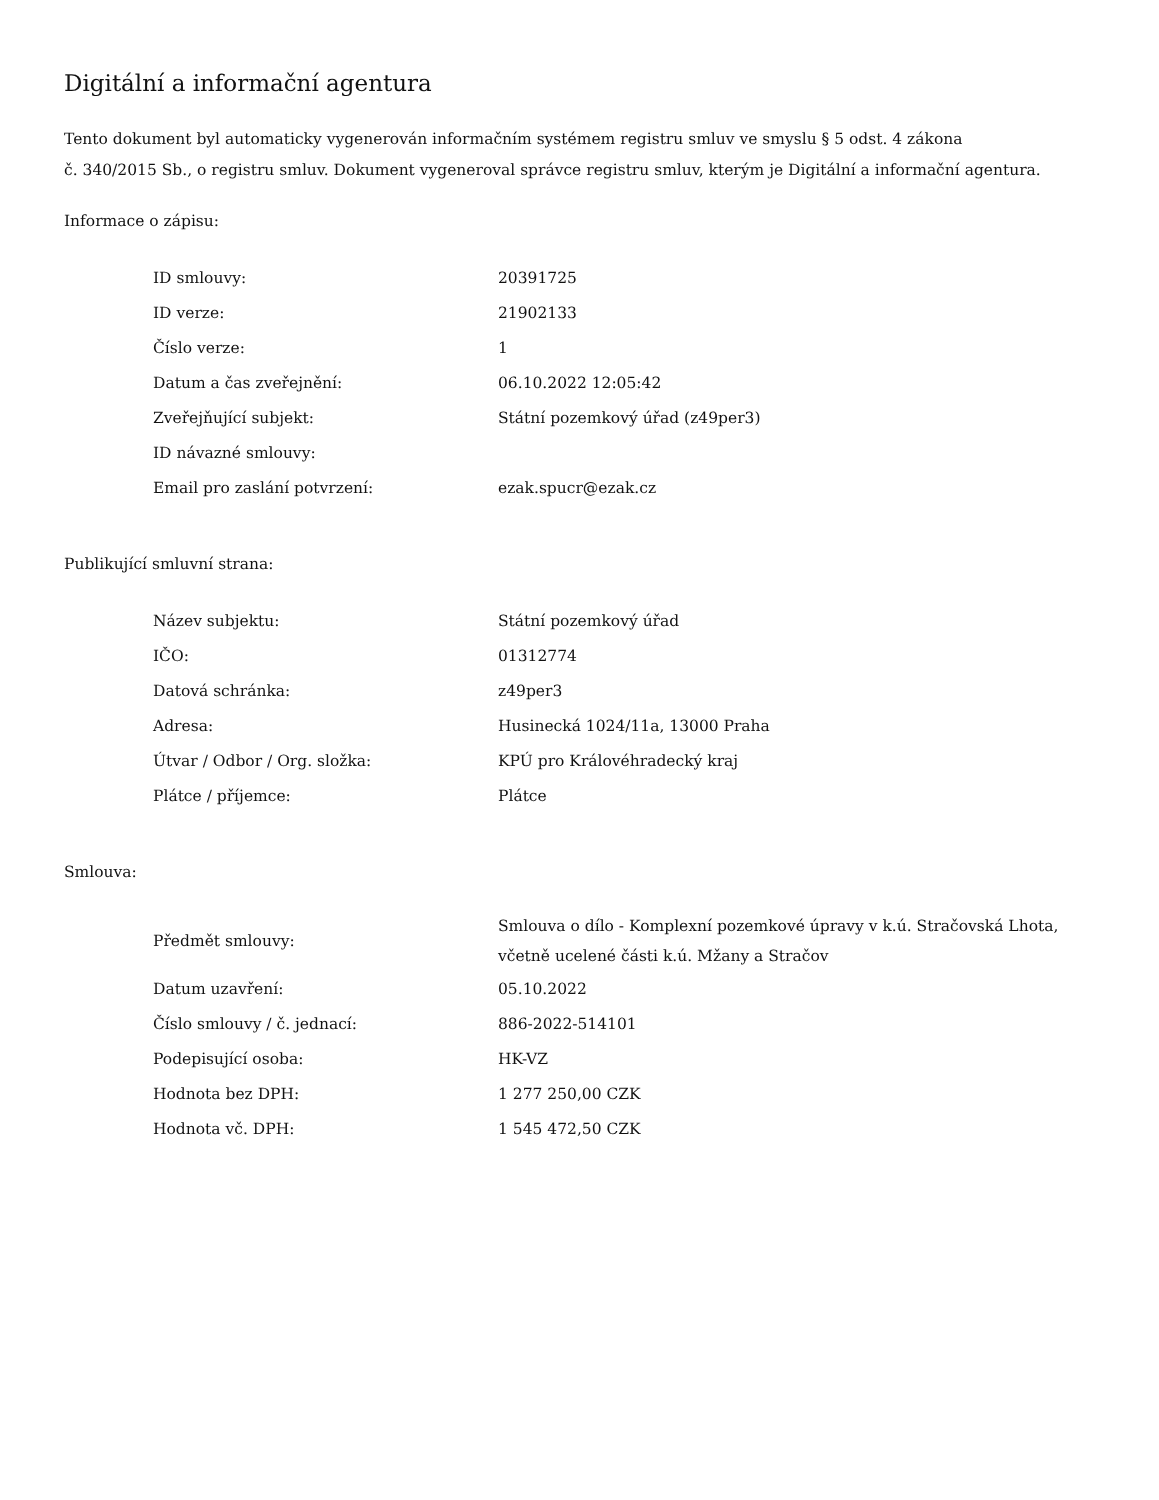Digitální a informační agentura
Tento dokument byl automaticky vygenerován informačním systémem registru smluv ve smyslu § 5 odst. 4 zákona
č. 340/2015 Sb., o registru smluv. Dokument vygeneroval správce registru smluv, kterým je Digitální a informační agentura.
Informace o zápisu:
| ID smlouvy: | 20391725 |
| ID verze: | 21902133 |
| Číslo verze: | 1 |
| Datum a čas zveřejnění: | 06.10.2022 12:05:42 |
| Zveřejňující subjekt: | Státní pozemkový úřad (z49per3) |
| ID návazné smlouvy: | |
| Email pro zaslání potvrzení: | ezak.spucr@ezak.cz |
Publikující smluvní strana:
| Název subjektu: | Státní pozemkový úřad |
| IČO: | 01312774 |
| Datová schránka: | z49per3 |
| Adresa: | Husinecká 1024/11a, 13000 Praha |
| Útvar / Odbor / Org. složka: | KPÚ pro Královéhradecký kraj |
| Plátce / příjemce: | Plátce |
Smlouva:
| Předmět smlouvy: | Smlouva o dílo - Komplexní pozemkové úpravy v k.ú. Stračovská Lhota, včetně ucelené části k.ú. Mžany a Stračov |
| Datum uzavření: | 05.10.2022 |
| Číslo smlouvy / č. jednací: | 886-2022-514101 |
| Podepisující osoba: | HK-VZ |
| Hodnota bez DPH: | 1 277 250,00 CZK |
| Hodnota vč. DPH: | 1 545 472,50 CZK |